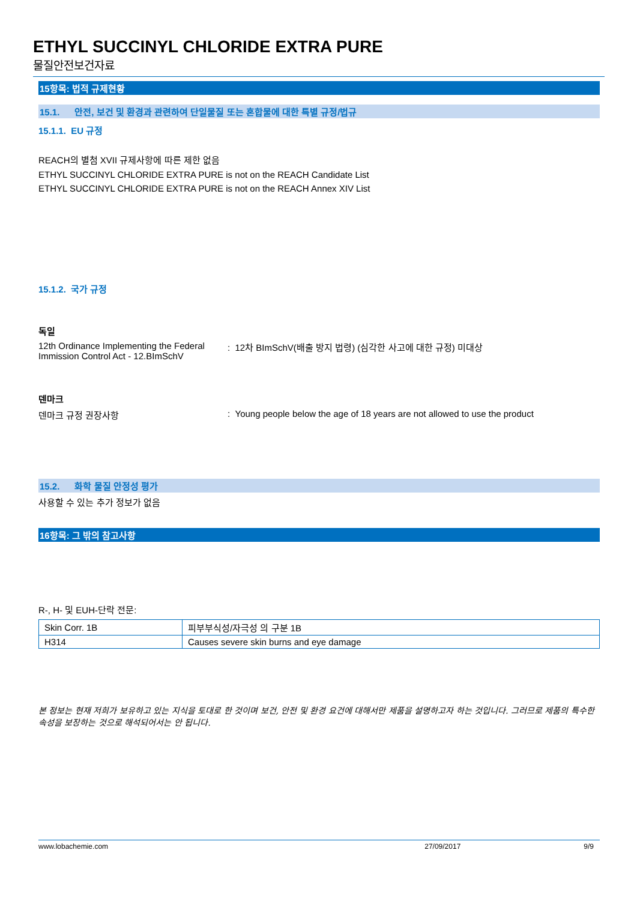ETHYL SUCCINYL CHLORIDE EXTRA PURE
물질안전보건자료
15항목: 법적 규제현황
15.1. 안전, 보건 및 환경과 관련하여 단일물질 또는 혼합물에 대한 특별 규정/법규
15.1.1. EU 규정
REACH의 별첨 XVII 규제사항에 따른 제한 없음
ETHYL SUCCINYL CHLORIDE EXTRA PURE is not on the REACH Candidate List
ETHYL SUCCINYL CHLORIDE EXTRA PURE is not on the REACH Annex XIV List
15.1.2. 국가 규정
독일
12th Ordinance Implementing the Federal Immission Control Act - 12.BImSchV
: 12차 BImSchV(배출 방지 법령) (심각한 사고에 대한 규정) 미대상
덴마크
덴마크 규정 권장사항 : Young people below the age of 18 years are not allowed to use the product
15.2. 화학 물질 안정성 평가
사용할 수 있는 추가 정보가 없음
16항목: 그 밖의 참고사항
R-, H- 및 EUH-단락 전문:
| Skin Corr. 1B | 피부부식성/자극성 의 구분 1B |
| H314 | Causes severe skin burns and eye damage |
본 정보는 현재 저희가 보유하고 있는 지식을 토대로 한 것이며 보건, 안전 및 환경 요건에 대해서만 제품을 설명하고자 하는 것입니다. 그러므로 제품의 특수한 속성을 보장하는 것으로 해석되어서는 안 됩니다.
www.lobachemie.com 27/09/2017 9/9